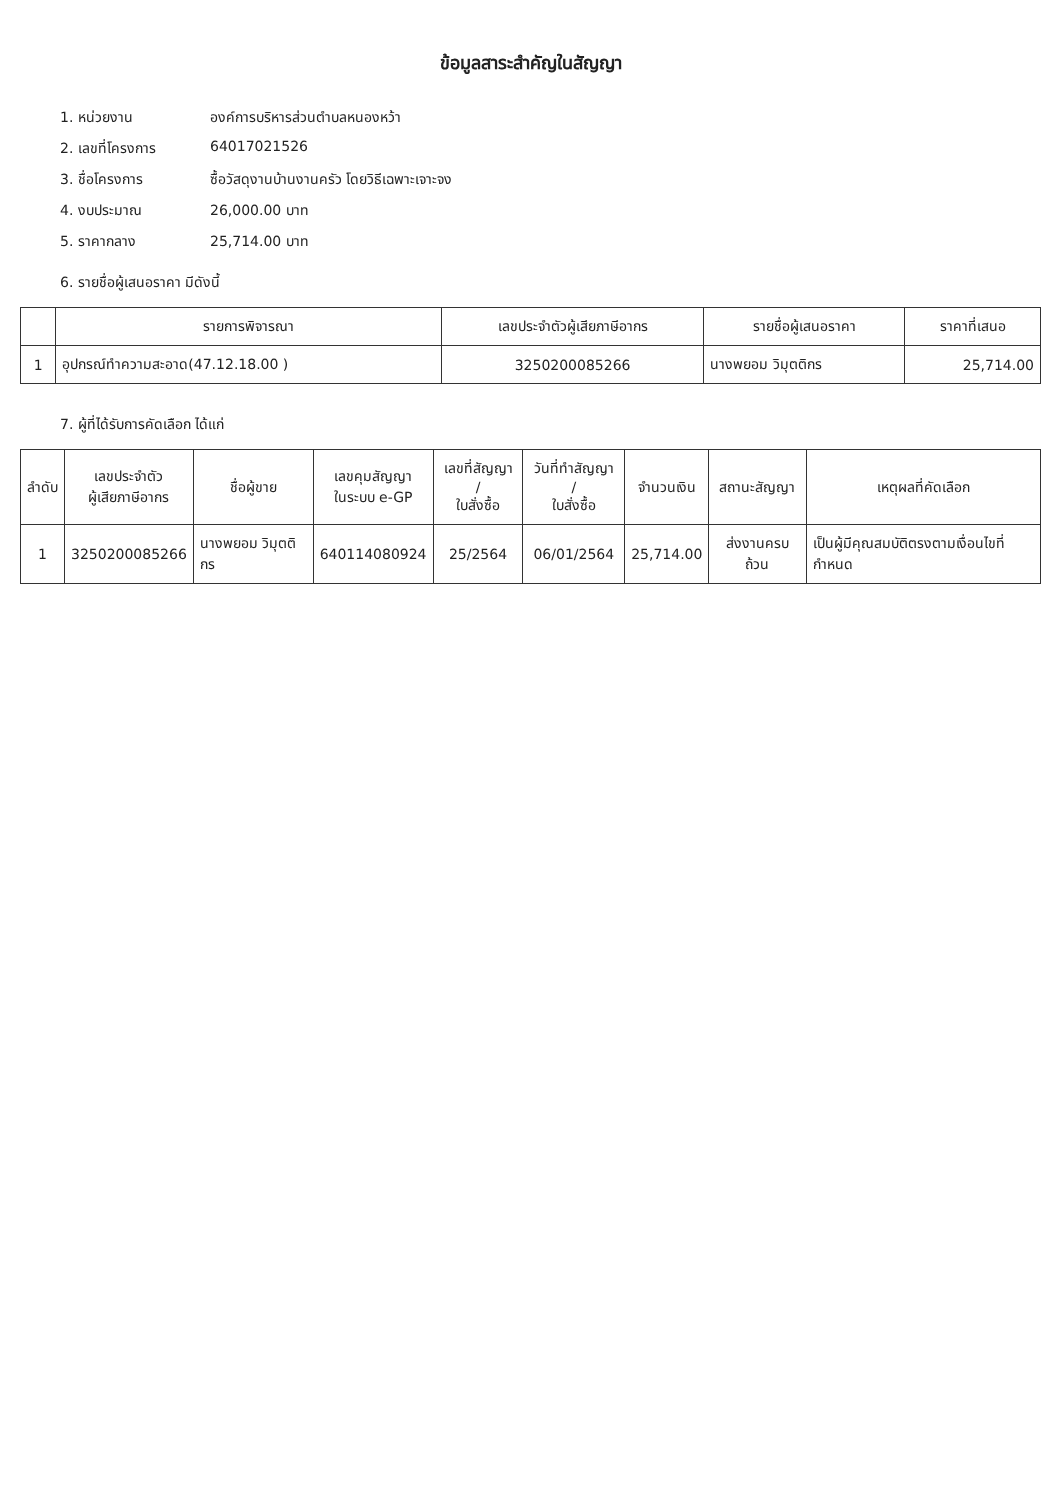ข้อมูลสาระสำคัญในสัญญา
1. หน่วยงาน องค์การบริหารส่วนตำบลหนองหว้า
2. เลขที่โครงการ 64017021526
3. ชื่อโครงการ ซื้อวัสดุงานบ้านงานครัว โดยวิธีเฉพาะเจาะจง
4. งบประมาณ 26,000.00 บาท
5. ราคากลาง 25,714.00 บาท
6. รายชื่อผู้เสนอราคา มีดังนี้
| | รายการพิจารณา | เลขประจำตัวผู้เสียภาษีอากร | รายชื่อผู้เสนอราคา | ราคาที่เสนอ |
| --- | --- | --- | --- | --- |
| 1 | อุปกรณ์ทำความสะอาด(47.12.18.00 ) | 3250200085266 | นางพยอม วิมุตติกร | 25,714.00 |
7. ผู้ที่ได้รับการคัดเลือก ได้แก่
| ลำดับ | เลขประจำตัว ผู้เสียภาษีอากร | ชื่อผู้ขาย | เลขคุมสัญญา ในระบบ e-GP | เลขที่สัญญา / ใบสั่งซื้อ | วันที่ทำสัญญา / ใบสั่งซื้อ | จำนวนเงิน | สถานะสัญญา | เหตุผลที่คัดเลือก |
| --- | --- | --- | --- | --- | --- | --- | --- | --- |
| 1 | 3250200085266 | นางพยอม วิมุตติกร | 640114080924 | 25/2564 | 06/01/2564 | 25,714.00 | ส่งงานครบถ้วน | เป็นผู้มีคุณสมบัติตรงตามเงื่อนไขที่กำหนด |